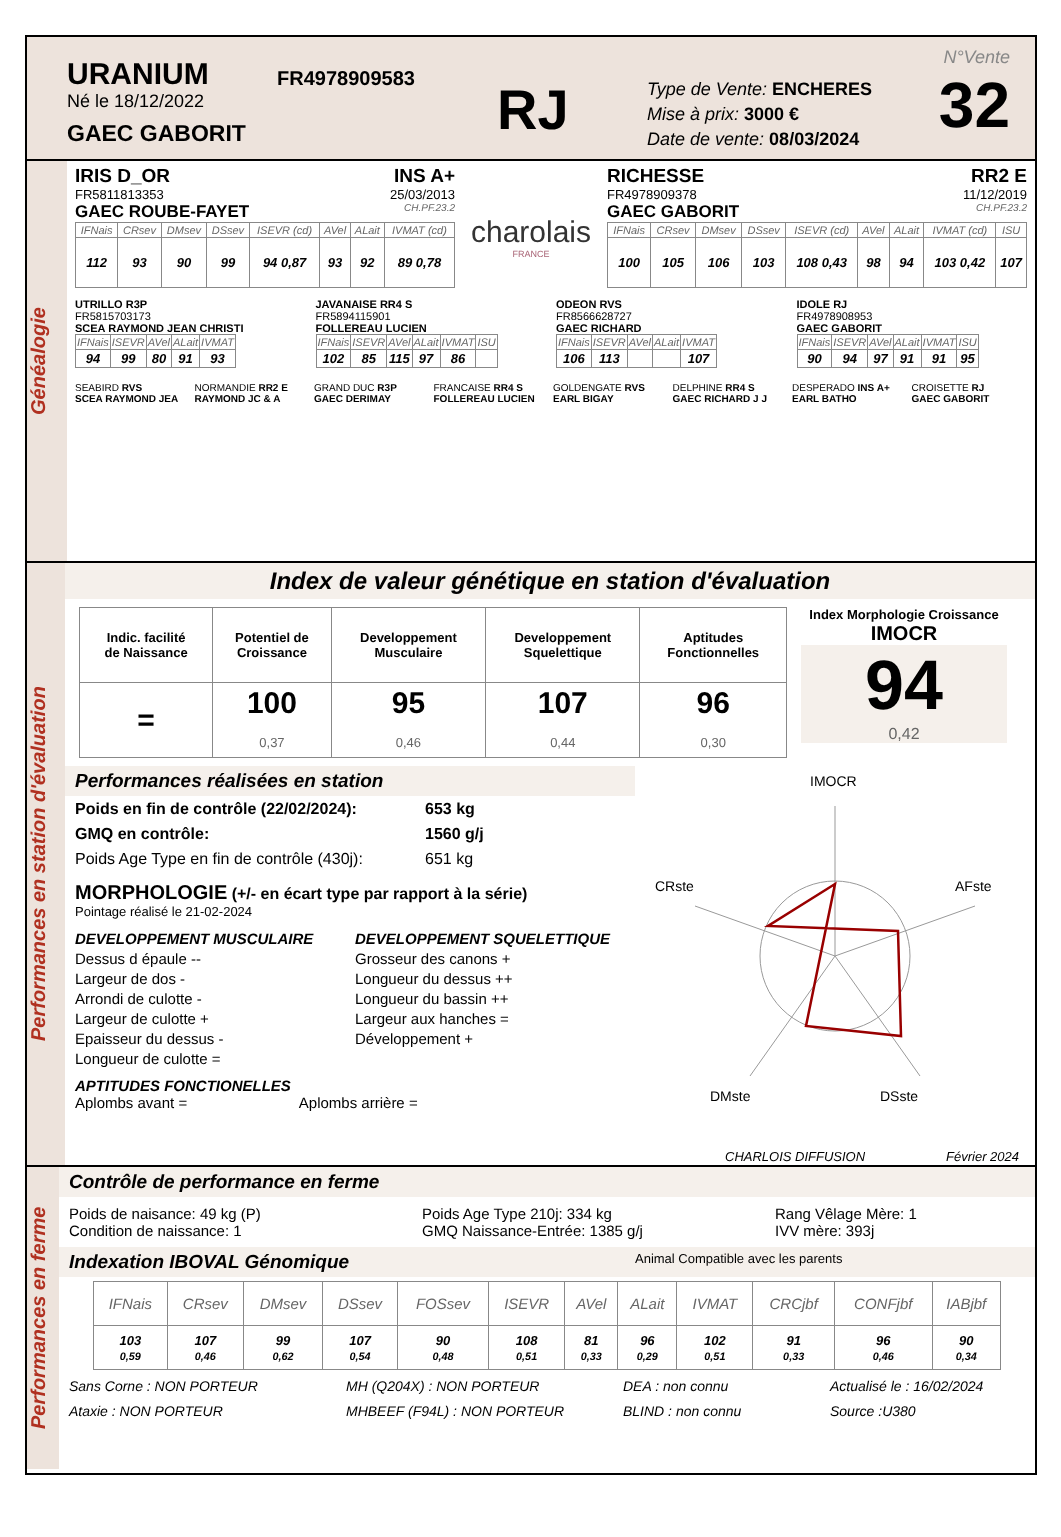URANIUM
Né le 18/12/2022
GAEC GABORIT
FR4978909583
RJ
Type de Vente: ENCHERES
Mise à prix: 3000 €
Date de vente: 08/03/2024
N°Vente
32
Généalogie
IRIS D_OR INS A+
FR5811813353 25/03/2013
GAEC ROUBE-FAYET CH.PF.23.2
| IFNais | CRsev | DMsev | DSsev | ISEVR (cd) | AVel | ALait | IVMAT (cd) |
| --- | --- | --- | --- | --- | --- | --- | --- |
| 112 | 93 | 90 | 99 | 94 0,87 | 93 | 92 | 89 0,78 |
charolais
FRANCE
RICHESSE RR2 E
FR4978909378 11/12/2019
GAEC GABORIT CH.PF.23.2
| IFNais | CRsev | DMsev | DSsev | ISEVR (cd) | AVel | ALait | IVMAT (cd) | ISU |
| --- | --- | --- | --- | --- | --- | --- | --- | --- |
| 100 | 105 | 106 | 103 | 108 0,43 | 98 | 94 | 103 0,42 | 107 |
UTRILLO R3P
FR5815703173
SCEA RAYMOND JEAN CHRISTI
| IFNais | ISEVR | AVel | ALait | IVMAT |
| --- | --- | --- | --- | --- |
| 94 | 99 | 80 | 91 | 93 |
JAVANAISE RR4 S
FR5894115901
FOLLEREAU LUCIEN
| IFNais | ISEVR | AVel | ALait | IVMAT | ISU |
| --- | --- | --- | --- | --- | --- |
| 102 | 85 | 115 | 97 | 86 | |
ODEON RVS
FR8566628727
GAEC RICHARD
| IFNais | ISEVR | AVel | ALait | IVMAT |
| --- | --- | --- | --- | --- |
| 106 | 113 | | | 107 |
IDOLE RJ
FR4978908953
GAEC GABORIT
| IFNais | ISEVR | AVel | ALait | IVMAT | ISU |
| --- | --- | --- | --- | --- | --- |
| 90 | 94 | 97 | 91 | 91 | 95 |
SEABIRD RVS
SCEA RAYMOND JEA
NORMANDIE RR2 E
RAYMOND JC & A
GRAND DUC R3P
GAEC DERIMAY
FRANCAISE RR4 S
FOLLEREAU LUCIEN
GOLDENGATE RVS
EARL BIGAY
DELPHINE RR4 S
GAEC RICHARD J J
DESPERADO INS A+
EARL BATHO
CROISETTE RJ
GAEC GABORIT
Performances en station d'évaluation
Index de valeur génétique en station d'évaluation
| Indic. facilité de Naissance | Potentiel de Croissance | Developpement Musculaire | Developpement Squelettique | Aptitudes Fonctionnelles |
| = | 100 0,37 | 95 0,46 | 107 0,44 | 96 0,30 |
Index Morphologie Croissance
IMOCR
94
0,42
Performances réalisées en station
Poids en fin de contrôle (22/02/2024): 653 kg GMQ en contrôle: 1560 g/j Poids Age Type en fin de contrôle (430j): 651 kg
MORPHOLOGIE (+/- en écart type par rapport à la série)
Pointage réalisé le 21-02-2024
DEVELOPPEMENT MUSCULAIRE
Dessus d épaule --
Largeur de dos -
Arrondi de culotte -
Largeur de culotte +
Epaisseur du dessus -
Longueur de culotte =
DEVELOPPEMENT SQUELETTIQUE
Grosseur des canons +
Longueur du dessus ++
Longueur du bassin ++
Largeur aux hanches =
Développement +
APTITUDES FONCTIONELLES
Aplombs avant = Aplombs arrière =
IMOCR
CRste
AFste
DMste
DSste
CHARLOIS DIFFUSION Février 2024
Performances en ferme
Contrôle de performance en ferme
Poids de naisance: 49 kg (P)
Condition de naissance: 1
Poids Age Type 210j: 334 kg
GMQ Naissance-Entrée: 1385 g/j
Rang Vêlage Mère: 1
IVV mère: 393j
Indexation IBOVAL Génomique Animal Compatible avec les parents
| IFNais | CRsev | DMsev | DSsev | FOSsev | ISEVR | AVel | ALait | IVMAT | CRCjbf | CONFjbf | IABjbf |
| --- | --- | --- | --- | --- | --- | --- | --- | --- | --- | --- | --- |
| 103 0,59 | 107 0,46 | 99 0,62 | 107 0,54 | 90 0,48 | 108 0,51 | 81 0,33 | 96 0,29 | 102 0,51 | 91 0,33 | 96 0,46 | 90 0,34 |
Sans Corne : NON PORTEUR MH (Q204X) : NON PORTEUR DEA : non connu Actualisé le : 16/02/2024 Ataxie : NON PORTEUR MHBEEF (F94L) : NON PORTEUR BLIND : non connu Source :U380